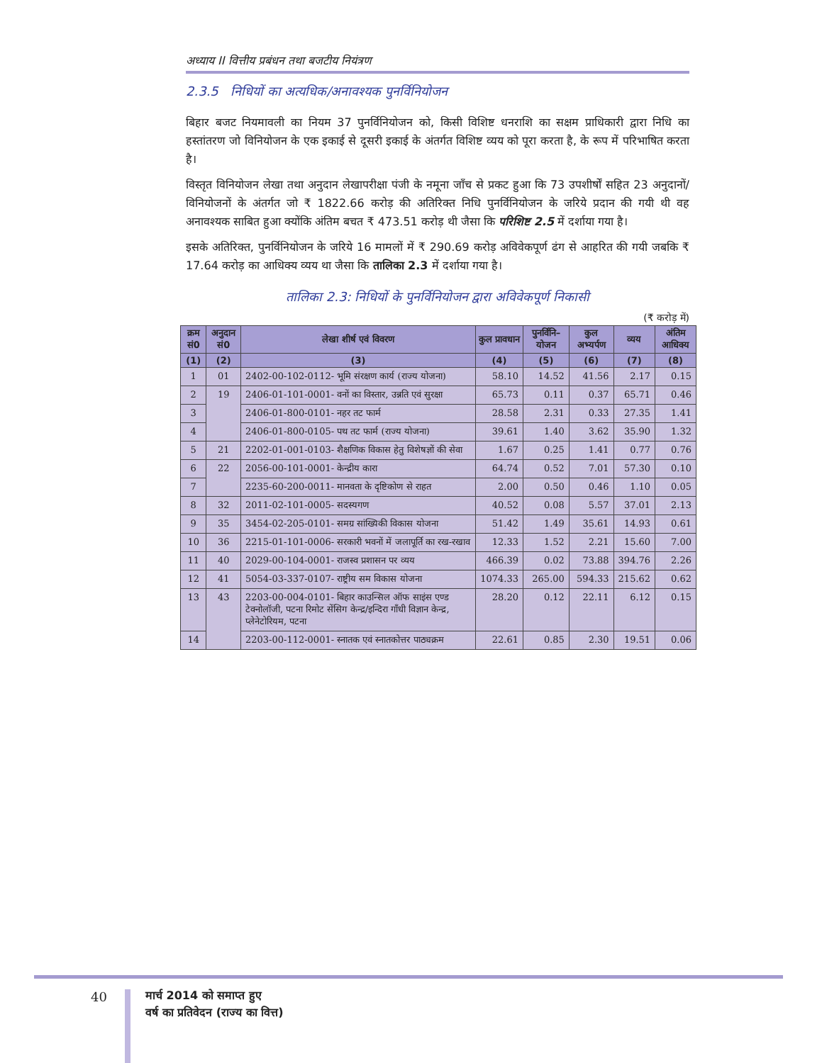अध्याय II वित्तीय प्रबंधन तथा बजटीय नियंत्रण
2.3.5 निधियों का अत्यधिक/अनावश्यक पुनर्विनियोजन
बिहार बजट नियमावली का नियम 37 पुनर्विनियोजन को, किसी विशिष्ट धनराशि का सक्षम प्राधिकारी द्वारा निधि का हस्तांतरण जो विनियोजन के एक इकाई से दूसरी इकाई के अंतर्गत विशिष्ट व्यय को पूरा करता है, के रूप में परिभाषित करता है।
विस्तृत विनियोजन लेखा तथा अनुदान लेखापरीक्षा पंजी के नमूना जाँच से प्रकट हुआ कि 73 उपशीर्षों सहित 23 अनुदानों/विनियोजनों के अंतर्गत जो ₹ 1822.66 करोड़ की अतिरिक्त निधि पुनर्विनियोजन के जरिये प्रदान की गयी थी वह अनावश्यक साबित हुआ क्योंकि अंतिम बचत ₹ 473.51 करोड़ थी जैसा कि परिशिष्ट 2.5 में दर्शाया गया है।
इसके अतिरिक्त, पुनर्विनियोजन के जरिये 16 मामलों में ₹ 290.69 करोड़ अविवेकपूर्ण ढंग से आहरित की गयी जबकि ₹ 17.64 करोड़ का आधिक्य व्यय था जैसा कि तालिका 2.3 में दर्शाया गया है।
तालिका 2.3: निधियों के पुनर्विनियोजन द्वारा अविवेकपूर्ण निकासी
(₹ करोड़ में)
| क्रम सं0 | अनुदान सं0 | लेखा शीर्ष एवं विवरण | कुल प्रावधान | पुनर्विनि–योजन | कुल अभ्यर्पण | व्यय | अंतिम आधिक्य |
| --- | --- | --- | --- | --- | --- | --- | --- |
| (1) | (2) | (3) | (4) | (5) | (6) | (7) | (8) |
| 1 | 01 | 2402-00-102-0112- भूमि संरक्षण कार्य (राज्य योजना) | 58.10 | 14.52 | 41.56 | 2.17 | 0.15 |
| 2 | 19 | 2406-01-101-0001- वनों का विस्तार, उन्नति एवं सुरक्षा | 65.73 | 0.11 | 0.37 | 65.71 | 0.46 |
| 3 | | 2406-01-800-0101- नहर तट फार्म | 28.58 | 2.31 | 0.33 | 27.35 | 1.41 |
| 4 | | 2406-01-800-0105- पथ तट फार्म (राज्य योजना) | 39.61 | 1.40 | 3.62 | 35.90 | 1.32 |
| 5 | 21 | 2202-01-001-0103- शैक्षणिक विकास हेतु विशेषज्ञों की सेवा | 1.67 | 0.25 | 1.41 | 0.77 | 0.76 |
| 6 | 22 | 2056-00-101-0001- केन्द्रीय कारा | 64.74 | 0.52 | 7.01 | 57.30 | 0.10 |
| 7 | | 2235-60-200-0011- मानवता के दृष्टिकोण से राहत | 2.00 | 0.50 | 0.46 | 1.10 | 0.05 |
| 8 | 32 | 2011-02-101-0005- सदस्यगण | 40.52 | 0.08 | 5.57 | 37.01 | 2.13 |
| 9 | 35 | 3454-02-205-0101- समग्र सांख्यिकी विकास योजना | 51.42 | 1.49 | 35.61 | 14.93 | 0.61 |
| 10 | 36 | 2215-01-101-0006- सरकारी भवनों में जलापूर्ति का रख-रखाव | 12.33 | 1.52 | 2.21 | 15.60 | 7.00 |
| 11 | 40 | 2029-00-104-0001- राजस्व प्रशासन पर व्यय | 466.39 | 0.02 | 73.88 | 394.76 | 2.26 |
| 12 | 41 | 5054-03-337-0107- राष्ट्रीय सम विकास योजना | 1074.33 | 265.00 | 594.33 | 215.62 | 0.62 |
| 13 | 43 | 2203-00-004-0101- बिहार काउन्सिल ऑफ साइंस एण्ड टेक्नोलॉजी, पटना रिमोट सेंसिग केन्द्र/इन्दिरा गाँधी विज्ञान केन्द्र, प्लेनेटोरियम, पटना | 28.20 | 0.12 | 22.11 | 6.12 | 0.15 |
| 14 | | 2203-00-112-0001- स्नातक एवं स्नातकोत्तर पाठ्यक्रम | 22.61 | 0.85 | 2.30 | 19.51 | 0.06 |
40
मार्च 2014 को समाप्त हुए
वर्ष का प्रतिवेदन (राज्य का वित्त)